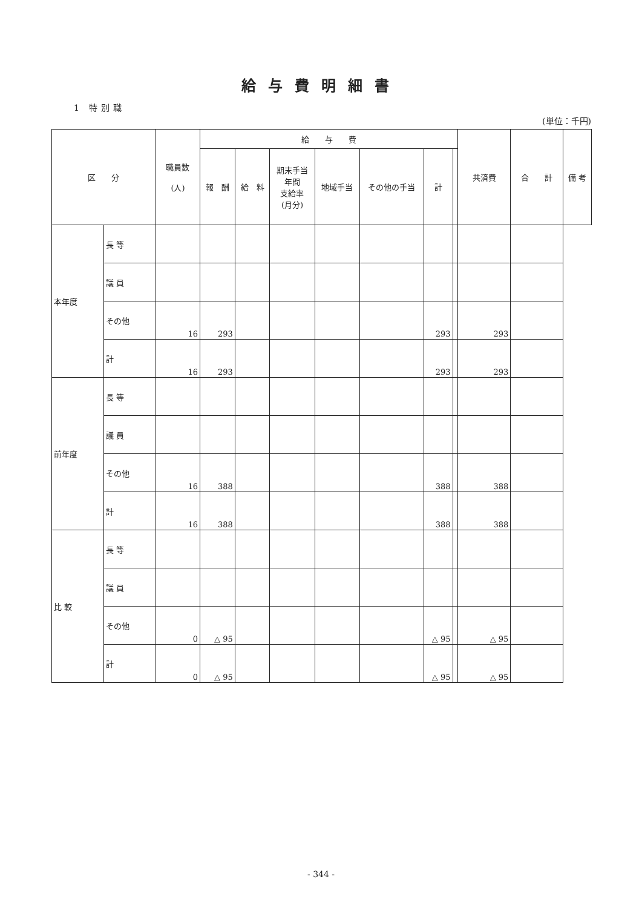給与費明細書
1 特別職
(単位：千円)
| 区 分 | | 職員数 (人) | 給 与 費 | | | | | | | 共済費 | 合 計 | 備 考 |
| --- | --- | --- | --- | --- | --- | --- | --- | --- | --- | --- | --- | --- |
| | | | 報 酬 | 給 料 | 期末手当 年間 支給率 (月分) | 地域手当 | その他の手当 | 計 | | | | |
| 本年度 | 長 等 | | | | | | | | | | | |
| | 議 員 | | | | | | | | | | | |
| | その他 | 16 | 293 | | | | | 293 | | 293 | | |
| | 計 | 16 | 293 | | | | | 293 | | 293 | | |
| 前年度 | 長 等 | | | | | | | | | | | |
| | 議 員 | | | | | | | | | | | |
| | その他 | 16 | 388 | | | | | 388 | | 388 | | |
| | 計 | 16 | 388 | | | | | 388 | | 388 | | |
| 比 較 | 長 等 | | | | | | | | | | | |
| | 議 員 | | | | | | | | | | | |
| | その他 | 0 | △ 95 | | | | | △ 95 | | △ 95 | | |
| | 計 | 0 | △ 95 | | | | | △ 95 | | △ 95 | | |
- 344 -